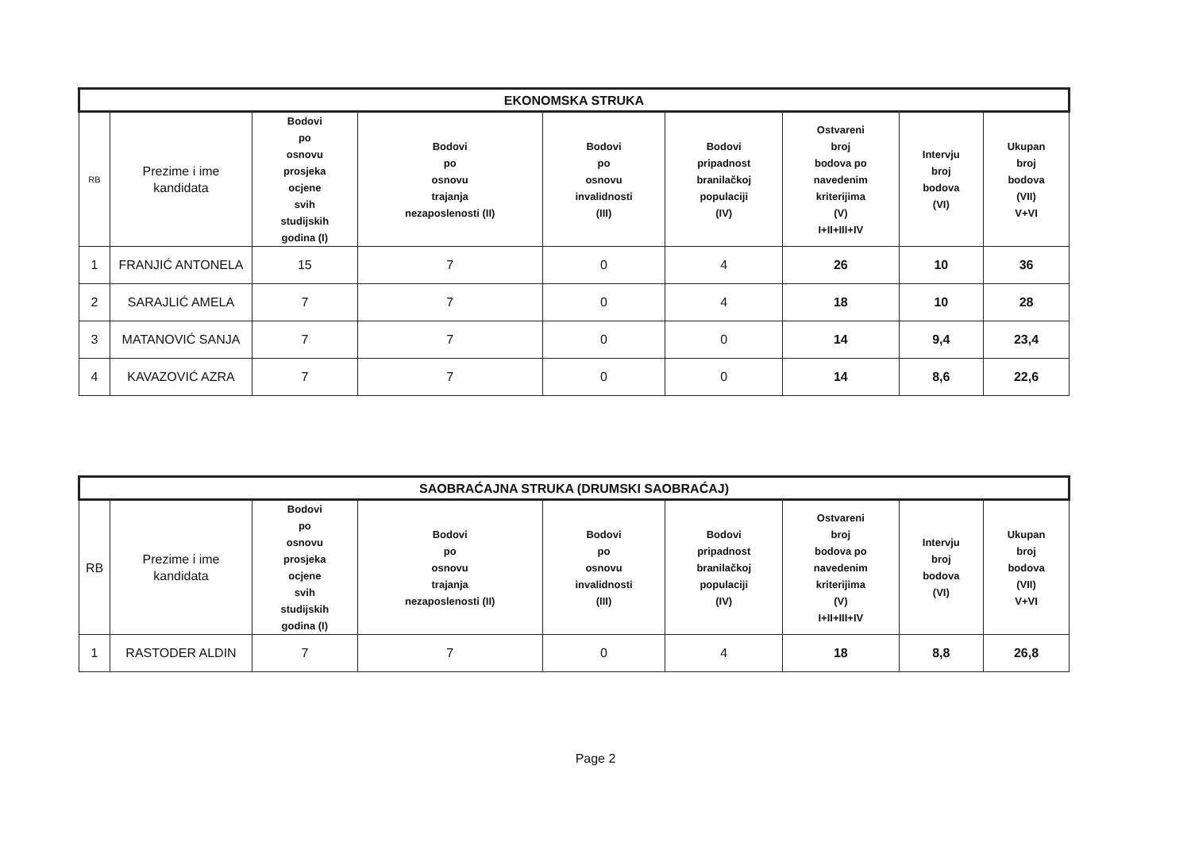| EKONOMSKA STRUKA | | | | | | | | |
| --- | --- | --- | --- | --- | --- | --- | --- | --- |
| RB | Prezime i ime kandidata | Bodovi po osnovu prosjeka ocjene svih studijskih godina (I) | Bodovi po osnovu trajanja nezaposlenosti (II) | Bodovi po osnovu invalidnosti (III) | Bodovi pripadnost branilačkoj populaciji (IV) | Ostvareni broj bodova po navedenim kriterijima (V) I+II+III+IV | Intervju broj bodova (VI) | Ukupan broj bodova (VII) V+VI |
| 1 | FRANJIĆ ANTONELA | 15 | 7 | 0 | 4 | 26 | 10 | 36 |
| 2 | SARAJLIĆ AMELA | 7 | 7 | 0 | 4 | 18 | 10 | 28 |
| 3 | MATANOVIĆ SANJA | 7 | 7 | 0 | 0 | 14 | 9,4 | 23,4 |
| 4 | KAVAZOVIĆ AZRA | 7 | 7 | 0 | 0 | 14 | 8,6 | 22,6 |
| SAOBRAĆAJNA STRUKA (DRUMSKI SAOBRAĆAJ) | | | | | | | | |
| --- | --- | --- | --- | --- | --- | --- | --- | --- |
| RB | Prezime i ime kandidata | Bodovi po osnovu prosjeka ocjene svih studijskih godina (I) | Bodovi po osnovu trajanja nezaposlenosti (II) | Bodovi po osnovu invalidnosti (III) | Bodovi pripadnost branilačkoj populaciji (IV) | Ostvareni broj bodova po navedenim kriterijima (V) I+II+III+IV | Intervju broj bodova (VI) | Ukupan broj bodova (VII) V+VI |
| 1 | RASTODER ALDIN | 7 | 7 | 0 | 4 | 18 | 8,8 | 26,8 |
Page 2